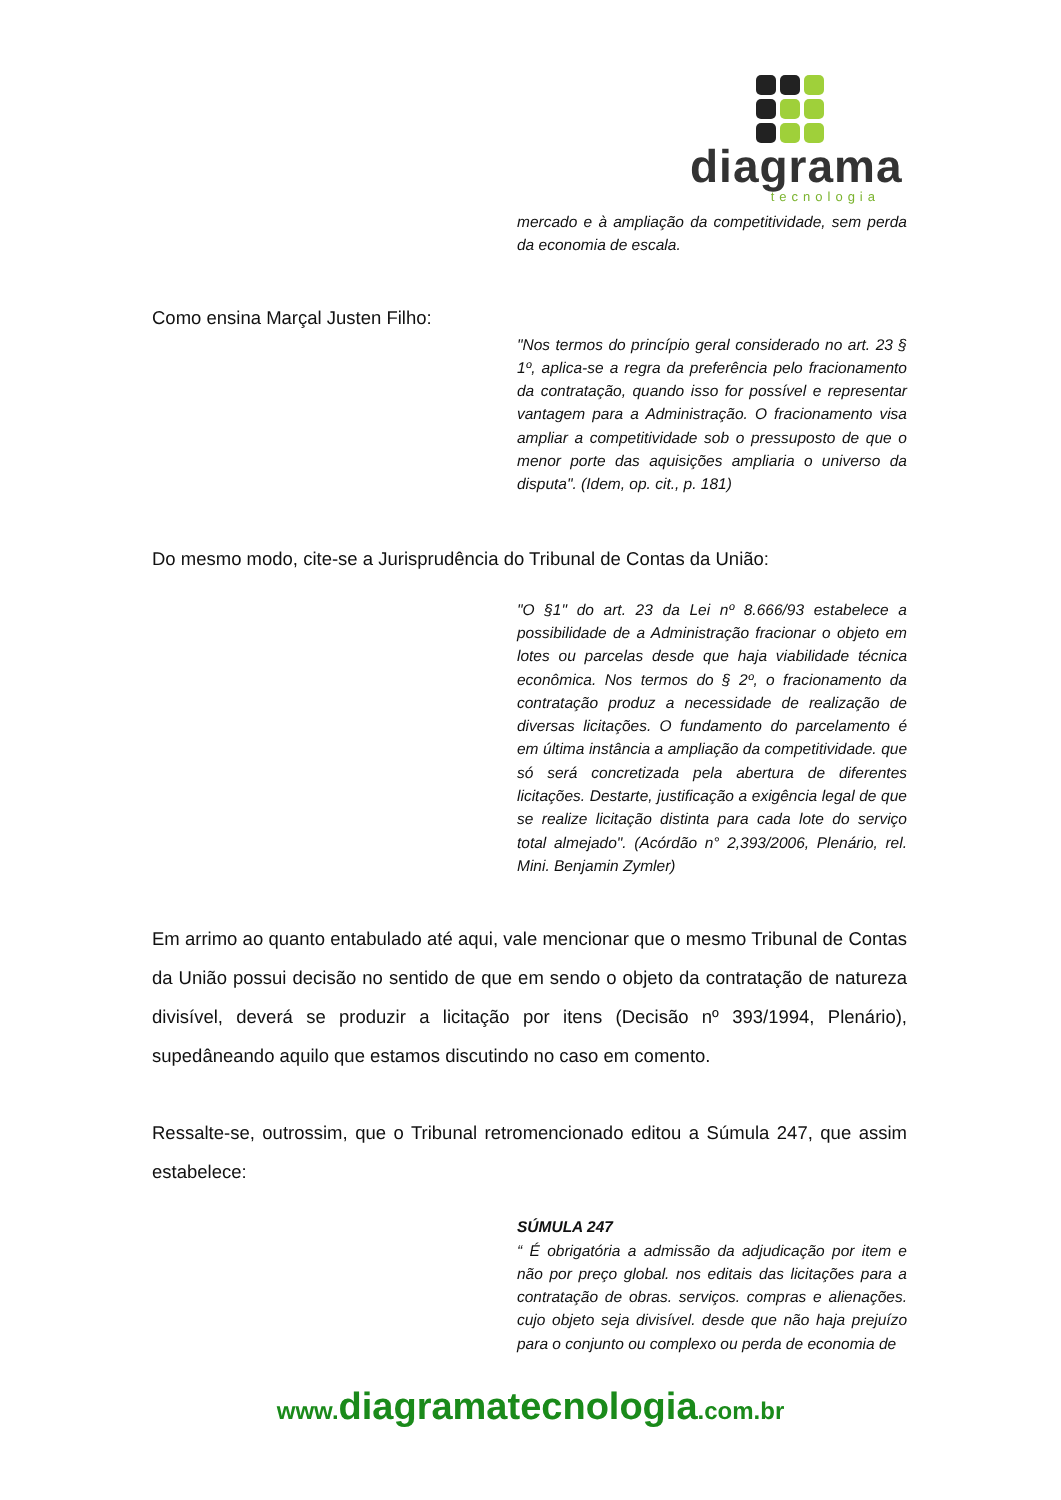diagrama
tecnologia
mercado e à ampliação da competitividade, sem perda da economia de escala.
Como ensina Marçal Justen Filho:
"Nos termos do princípio geral considerado no art. 23 § 1º, aplica-se a regra da preferência pelo fracionamento da contratação, quando isso for possível e representar vantagem para a Administração. O fracionamento visa ampliar a competitividade sob o pressuposto de que o menor porte das aquisições ampliaria o universo da disputa". (Idem, op. cit., p. 181)
Do mesmo modo, cite-se a Jurisprudência do Tribunal de Contas da União:
"O §1" do art. 23 da Lei nº 8.666/93 estabelece a possibilidade de a Administração fracionar o objeto em lotes ou parcelas desde que haja viabilidade técnica econômica. Nos termos do § 2º, o fracionamento da contratação produz a necessidade de realização de diversas licitações. O fundamento do parcelamento é em última instância a ampliação da competitividade. que só será concretizada pela abertura de diferentes licitações. Destarte, justificação a exigência legal de que se realize licitação distinta para cada lote do serviço total almejado". (Acórdão n° 2,393/2006, Plenário, rel. Mini. Benjamin Zymler)
Em arrimo ao quanto entabulado até aqui, vale mencionar que o mesmo Tribunal de Contas da União possui decisão no sentido de que em sendo o objeto da contratação de natureza divisível, deverá se produzir a licitação por itens (Decisão nº 393/1994, Plenário), supedâneando aquilo que estamos discutindo no caso em comento.
Ressalte-se, outrossim, que o Tribunal retromencionado editou a Súmula 247, que assim estabelece:
SÚMULA 247
“ É obrigatória a admissão da adjudicação por item e não por preço global. nos editais das licitações para a contratação de obras. serviços. compras e alienações. cujo objeto seja divisível. desde que não haja prejuízo para o conjunto ou complexo ou perda de economia de
www.diagramatecnologia.com.br